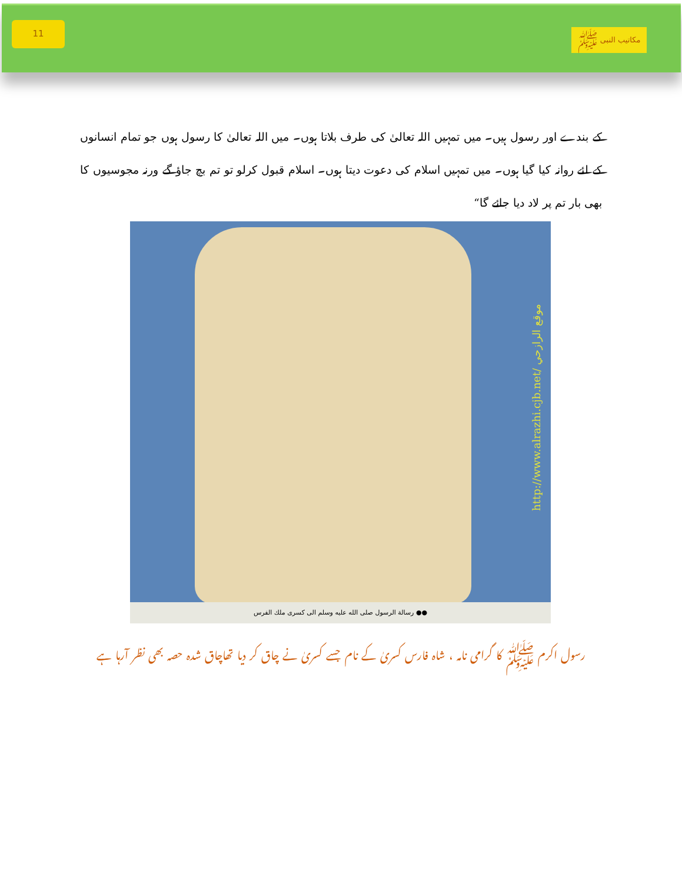11
مکاتیب النبی ﷺ
کے بندے اور رسول ہیں۔ میں تمہیں اللہ تعالیٰ کی طرف بلاتا ہوں۔ میں اللہ تعالیٰ کا رسول ہوں جو تمام انسانوں کے لئے روانہ کیا گیا ہوں۔ میں تمہیں اسلام کی دعوت دیتا ہوں۔ اسلام قبول کرلو تو تم بچ جاؤ گے ورنہ مجوسیوں کا بھی بار تم پر لاد دیا جائے گا“
http://www.alrazhi.cjb.net/ موقع الرازحي
●● رسالة الرسول صلى الله عليه وسلم الى كسرى ملك الفرس
رسول اکرم ﷺ کا گرامی نامہ ، شاہ فارس کسریٰ کے نام جسے کسریٰ نے چاق کر دیا تھاچاق شدہ حصہ بھی نظر آرہا ہے